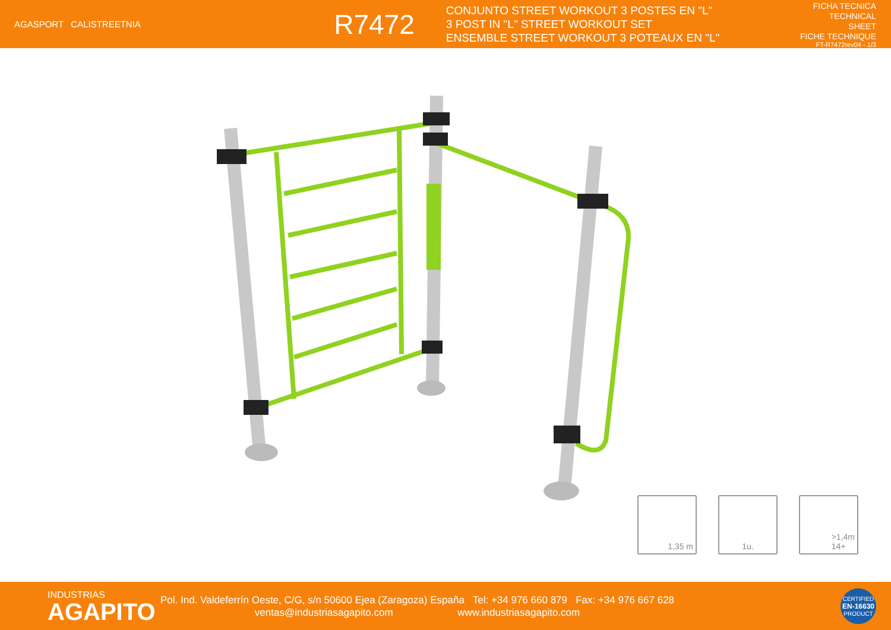AGASPORT CALISTREETNIA
R7472
CONJUNTO STREET WORKOUT 3 POSTES EN "L"
3 POST IN "L" STREET WORKOUT SET
ENSEMBLE STREET WORKOUT 3 POTEAUX EN "L"
FICHA TECNICA
TECHNICAL SHEET
FICHE TECHNIQUE
FT-R7472rev04 - 1/3
1,35 m 1u. >1,4m
14+
INDUSTRIAS
AGAPITO
Pol. Ind. Valdeferrín Oeste, C/G, s/n 50600 Ejea (Zaragoza) España Tel: +34 976 660 879 Fax: +34 976 667 628
ventas@industriasagapito.com www.industriasagapito.com
CERTIFIED
EN-16630
PRODUCT